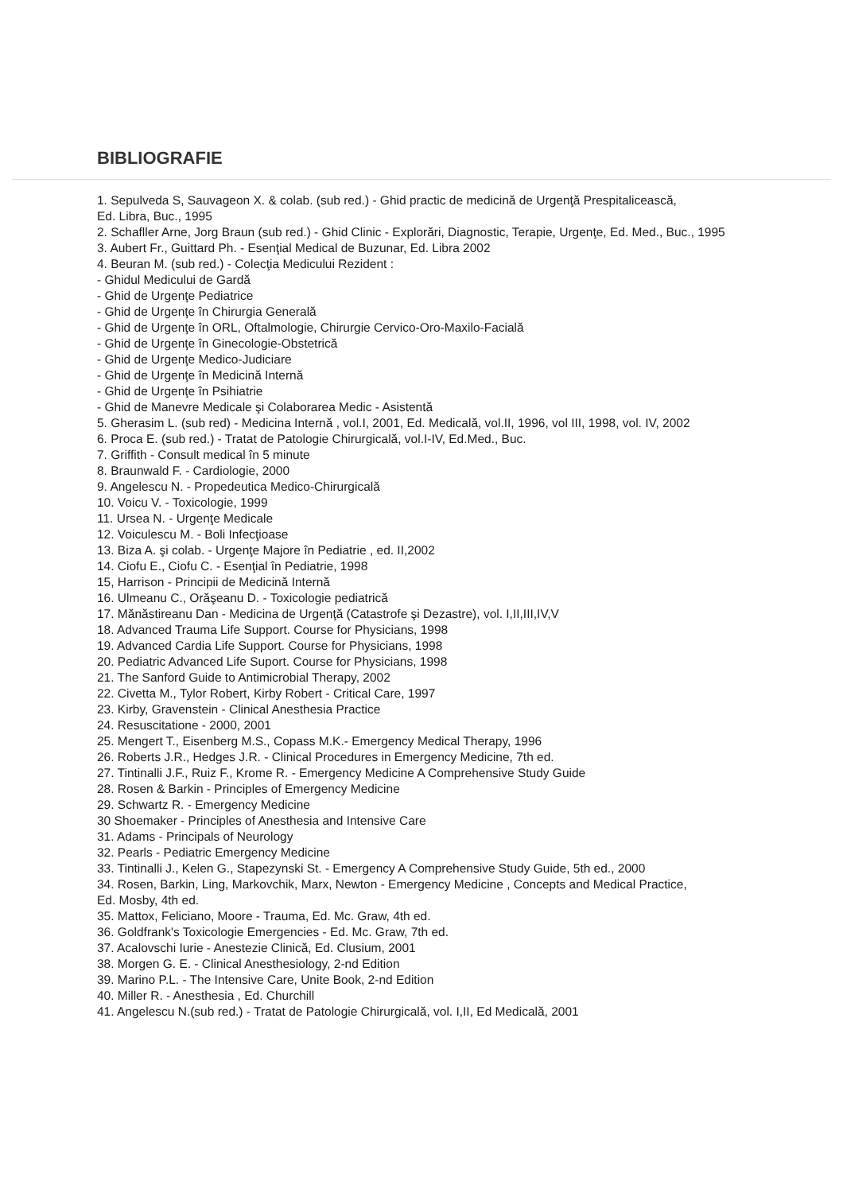BIBLIOGRAFIE
1. Sepulveda S, Sauvageon X. & colab. (sub red.) - Ghid practic de medicină de Urgenţă Prespitalicească,
Ed. Libra, Buc., 1995
2. Schafller Arne, Jorg Braun (sub red.) - Ghid Clinic - Explorări, Diagnostic, Terapie, Urgenţe, Ed. Med., Buc., 1995
3. Aubert Fr., Guittard Ph. - Esenţial Medical de Buzunar, Ed. Libra 2002
4. Beuran M. (sub red.) - Colecţia Medicului Rezident :
- Ghidul Medicului de Gardă
- Ghid de Urgenţe Pediatrice
- Ghid de Urgenţe în Chirurgia Generală
- Ghid de Urgenţe în ORL, Oftalmologie, Chirurgie Cervico-Oro-Maxilo-Facială
- Ghid de Urgenţe în Ginecologie-Obstetrică
- Ghid de Urgenţe Medico-Judiciare
- Ghid de Urgenţe în Medicină Internă
- Ghid de Urgenţe în Psihiatrie
- Ghid de Manevre Medicale şi Colaborarea Medic - Asistentă
5. Gherasim L. (sub red) - Medicina Internă , vol.I, 2001, Ed. Medicală, vol.II, 1996, vol III, 1998, vol. IV, 2002
6. Proca E. (sub red.) - Tratat de Patologie Chirurgicală, vol.I-IV, Ed.Med., Buc.
7. Griffith - Consult medical în 5 minute
8. Braunwald F. - Cardiologie, 2000
9. Angelescu N. - Propedeutica Medico-Chirurgicală
10. Voicu V. - Toxicologie, 1999
11. Ursea N. - Urgenţe Medicale
12. Voiculescu M. - Boli Infecţioase
13. Biza A. şi colab. - Urgenţe Majore în Pediatrie , ed. II,2002
14. Ciofu E., Ciofu C. - Esenţial în Pediatrie, 1998
15, Harrison - Principii de Medicină Internă
16. Ulmeanu C., Orăşeanu D. - Toxicologie pediatrică
17. Mănăstireanu Dan - Medicina de Urgenţă (Catastrofe şi Dezastre), vol. I,II,III,IV,V
18. Advanced Trauma Life Support. Course for Physicians, 1998
19. Advanced Cardia Life Support. Course for Physicians, 1998
20. Pediatric Advanced Life Suport. Course for Physicians, 1998
21. The Sanford Guide to Antimicrobial Therapy, 2002
22. Civetta M., Tylor Robert, Kirby Robert - Critical Care, 1997
23. Kirby, Gravenstein - Clinical Anesthesia Practice
24. Resuscitatione - 2000, 2001
25. Mengert T., Eisenberg M.S., Copass M.K.- Emergency Medical Therapy, 1996
26. Roberts J.R., Hedges J.R. - Clinical Procedures in Emergency Medicine, 7th ed.
27. Tintinalli J.F., Ruiz F., Krome R. - Emergency Medicine A Comprehensive Study Guide
28. Rosen & Barkin - Principles of Emergency Medicine
29. Schwartz R. - Emergency Medicine
30 Shoemaker - Principles of Anesthesia and Intensive Care
31. Adams - Principals of Neurology
32. Pearls - Pediatric Emergency Medicine
33. Tintinalli J., Kelen G., Stapezynski St. - Emergency A Comprehensive Study Guide, 5th ed., 2000
34. Rosen, Barkin, Ling, Markovchik, Marx, Newton - Emergency Medicine , Concepts and Medical Practice,
Ed. Mosby, 4th ed.
35. Mattox, Feliciano, Moore - Trauma, Ed. Mc. Graw, 4th ed.
36. Goldfrank's Toxicologie Emergencies - Ed. Mc. Graw, 7th ed.
37. Acalovschi Iurie - Anestezie Clinică, Ed. Clusium, 2001
38. Morgen G. E. - Clinical Anesthesiology, 2-nd Edition
39. Marino P.L. - The Intensive Care, Unite Book, 2-nd Edition
40. Miller R. - Anesthesia , Ed. Churchill
41. Angelescu N.(sub red.) - Tratat de Patologie Chirurgicală, vol. I,II, Ed Medicală, 2001